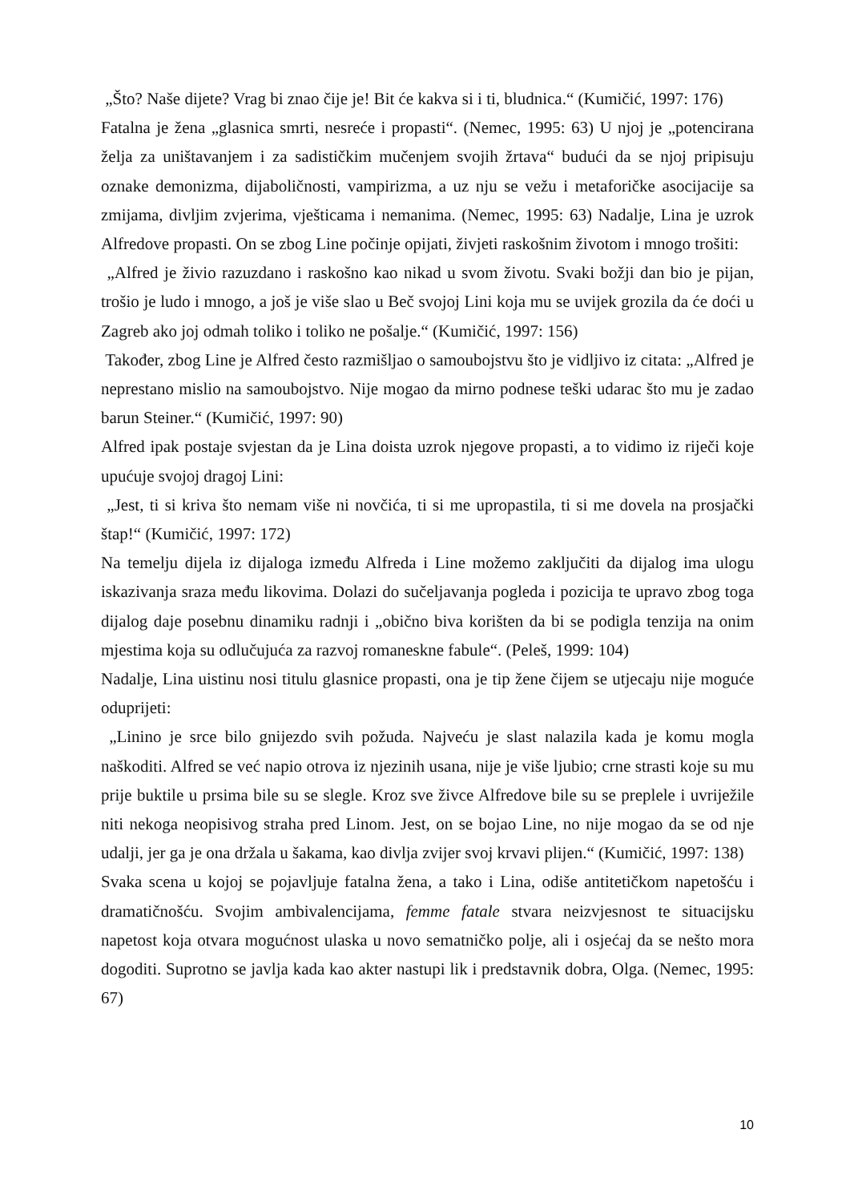„Što? Naše dijete? Vrag bi znao čije je! Bit će kakva si i ti, bludnica.“ (Kumičić, 1997: 176)
Fatalna je žena „glasnica smrti, nesreće i propasti“. (Nemec, 1995: 63) U njoj je „potencirana želja za uništavanjem i za sadističkim mučenjem svojih žrtava“ budući da se njoj pripisuju oznake demonizma, dijaboličnosti, vampirizma, a uz nju se vežu i metaforičke asocijacije sa zmijama, divljim zvjerima, vješticama i nemanima. (Nemec, 1995: 63) Nadalje, Lina je uzrok Alfredove propasti. On se zbog Line počinje opijati, živjeti raskošnim životom i mnogo trošiti:
„Alfred je živio razuzdano i raskošno kao nikad u svom životu. Svaki božji dan bio je pijan, trošio je ludo i mnogo, a još je više slao u Beč svojoj Lini koja mu se uvijek grozila da će doći u Zagreb ako joj odmah toliko i toliko ne pošalje.“ (Kumičić, 1997: 156)
Također, zbog Line je Alfred često razmišljao o samoubojstvu što je vidljivo iz citata: „Alfred je neprestano mislio na samoubojstvo. Nije mogao da mirno podnese teški udarac što mu je zadao barun Steiner.“ (Kumičić, 1997: 90)
Alfred ipak postaje svjestan da je Lina doista uzrok njegove propasti, a to vidimo iz riječi koje upućuje svojoj dragoj Lini:
„Jest, ti si kriva što nemam više ni novčića, ti si me upropastila, ti si me dovela na prosjački štap!“ (Kumičić, 1997: 172)
Na temelju dijela iz dijaloga između Alfreda i Line možemo zaključiti da dijalog ima ulogu iskazivanja sraza među likovima. Dolazi do sučeljavanja pogleda i pozicija te upravo zbog toga dijalog daje posebnu dinamiku radnji i „obično biva korišten da bi se podigla tenzija na onim mjestima koja su odlučujuća za razvoj romaneskne fabule“. (Peleš, 1999: 104)
Nadalje, Lina uistinu nosi titulu glasnice propasti, ona je tip žene čijem se utjecaju nije moguće oduprijeti:
„Linino je srce bilo gnijezdo svih požuda. Najveću je slast nalazila kada je komu mogla naškoditi. Alfred se već napio otrova iz njezinih usana, nije je više ljubio; crne strasti koje su mu prije buktile u prsima bile su se slegle. Kroz sve živce Alfredove bile su se preplele i uvriježile niti nekoga neopisivog straha pred Linom. Jest, on se bojao Line, no nije mogao da se od nje udalji, jer ga je ona držala u šakama, kao divlja zvijer svoj krvavi plijen.“ (Kumičić, 1997: 138)
Svaka scena u kojoj se pojavljuje fatalna žena, a tako i Lina, odiše antitetičkom napetošću i dramatičnošću. Svojim ambivalencijama, femme fatale stvara neizvjesnost te situacijsku napetost koja otvara mogućnost ulaska u novo sematničko polje, ali i osjećaj da se nešto mora dogoditi. Suprotno se javlja kada kao akter nastupi lik i predstavnik dobra, Olga. (Nemec, 1995: 67)
10